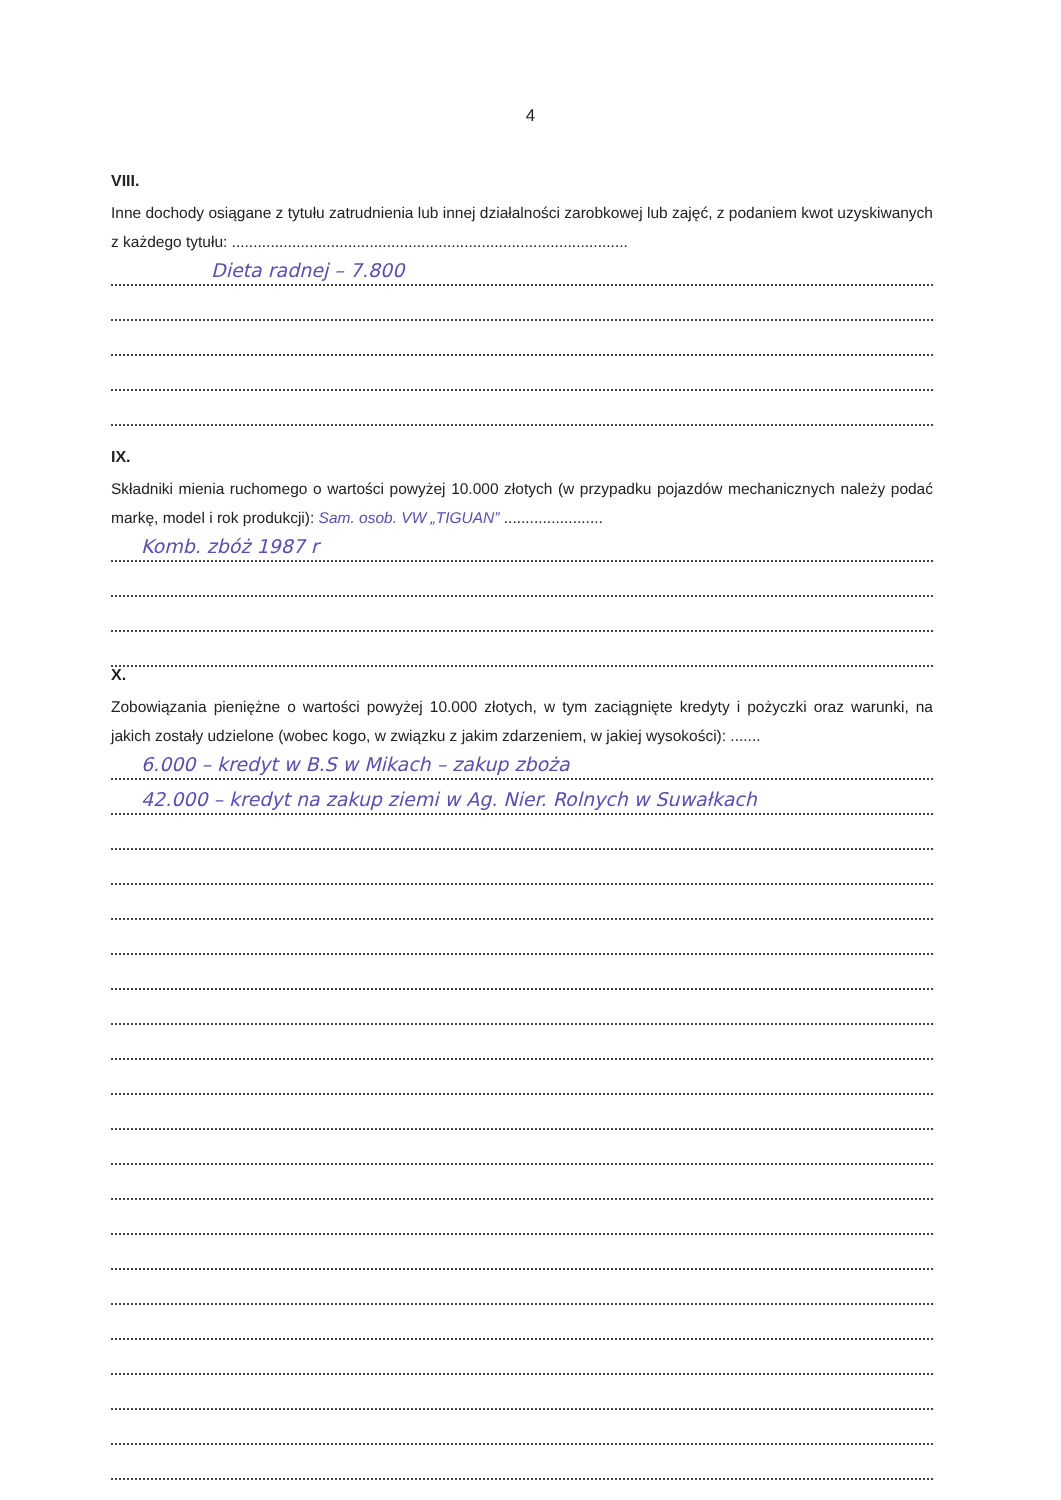4
VIII.
Inne dochody osiągane z tytułu zatrudnienia lub innej działalności zarobkowej lub zajęć, z podaniem kwot uzyskiwanych z każdego tytułu: ............................................................................................
Dieta radnej – 7.800
IX.
Składniki mienia ruchomego o wartości powyżej 10.000 złotych (w przypadku pojazdów mechanicznych należy podać markę, model i rok produkcji): Sam. osob. VW „TIGUAN” .......................
Komb. zbóż 1987 r
X.
Zobowiązania pieniężne o wartości powyżej 10.000 złotych, w tym zaciągnięte kredyty i pożyczki oraz warunki, na jakich zostały udzielone (wobec kogo, w związku z jakim zdarzeniem, w jakiej wysokości): .......
6.000 – kredyt w B.S w Mikach – zakup zboża
42.000 – kredyt na zakup ziemi w Ag. Nier. Rolnych w Suwałkach